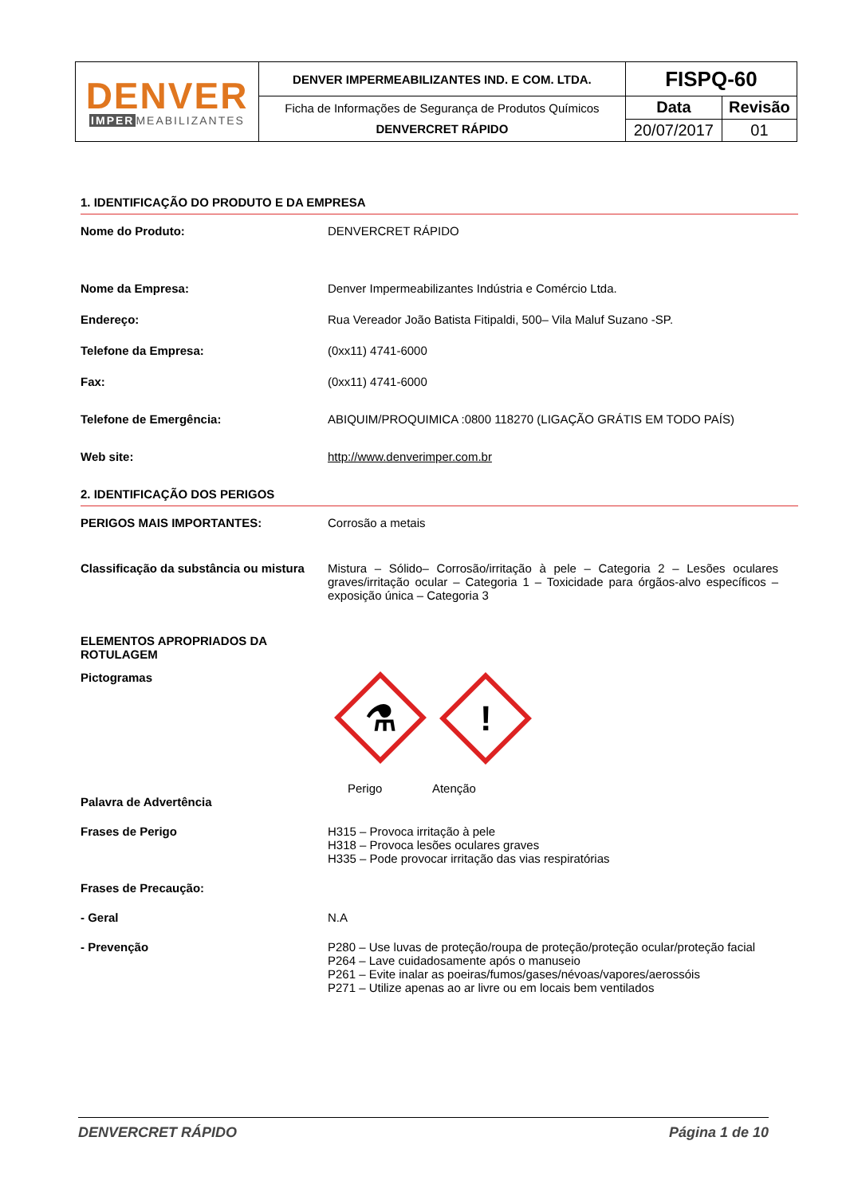| DENVER IMPER MEABILIZANTES | DENVER IMPERMEABILIZANTES IND. E COM. LTDA. | FISPQ-60 | |
| | Ficha de Informações de Segurança de Produtos Químicos DENVERCRET RÁPIDO | Data | Revisão |
| | | 20/07/2017 | 01 |
1. IDENTIFICAÇÃO DO PRODUTO E DA EMPRESA
Nome do Produto: DENVERCRET RÁPIDO
Nome da Empresa: Denver Impermeabilizantes Indústria e Comércio Ltda.
Endereço: Rua Vereador João Batista Fitipaldi, 500– Vila Maluf Suzano -SP.
Telefone da Empresa: (0xx11) 4741-6000
Fax: (0xx11) 4741-6000
Telefone de Emergência: ABIQUIM/PROQUIMICA :0800 118270 (LIGAÇÃO GRÁTIS EM TODO PAÍS)
Web site: http://www.denverimper.com.br
2. IDENTIFICAÇÃO DOS PERIGOS
PERIGOS MAIS IMPORTANTES: Corrosão a metais
Classificação da substância ou mistura
Mistura – Sólido– Corrosão/irritação à pele – Categoria 2 – Lesões oculares graves/irritação ocular – Categoria 1 – Toxicidade para órgãos-alvo específicos – exposição única – Categoria 3
ELEMENTOS APROPRIADOS DA ROTULAGEM
Pictogramas
⚗
!
Palavra de Advertência Perigo Atenção
Frases de Perigo H315 – Provoca irritação à pele
H318 – Provoca lesões oculares graves
H335 – Pode provocar irritação das vias respiratórias
Frases de Precaução:
- Geral N.A
- Prevenção P280 – Use luvas de proteção/roupa de proteção/proteção ocular/proteção facial
P264 – Lave cuidadosamente após o manuseio
P261 – Evite inalar as poeiras/fumos/gases/névoas/vapores/aerossóis
P271 – Utilize apenas ao ar livre ou em locais bem ventilados
DENVERCRET RÁPIDO Página 1 de 10